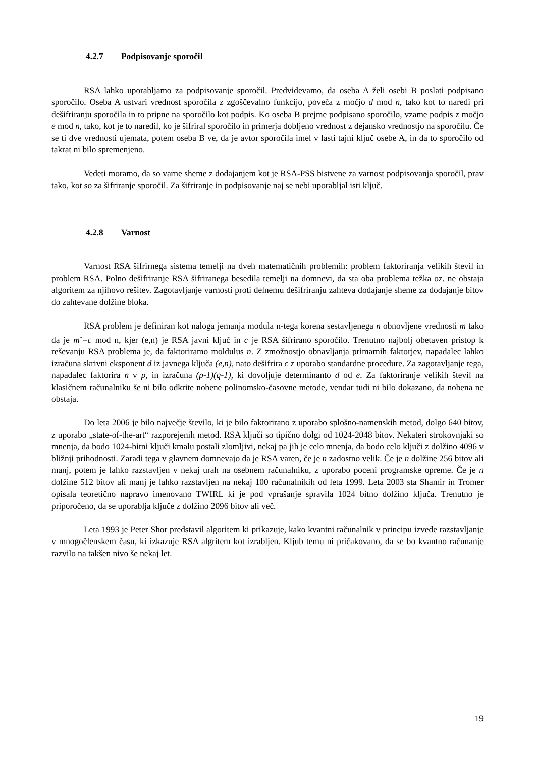4.2.7 Podpisovanje sporočil
RSA lahko uporabljamo za podpisovanje sporočil. Predvidevamo, da oseba A želi osebi B poslati podpisano sporočilo. Oseba A ustvari vrednost sporočila z zgoščevalno funkcijo, poveča z močjo d mod n, tako kot to naredi pri dešifriranju sporočila in to pripne na sporočilo kot podpis. Ko oseba B prejme podpisano sporočilo, vzame podpis z močjo e mod n, tako, kot je to naredil, ko je šifriral sporočilo in primerja dobljeno vrednost z dejansko vrednostjo na sporočilu. Če se ti dve vrednosti ujemata, potem oseba B ve, da je avtor sporočila imel v lasti tajni ključ osebe A, in da to sporočilo od takrat ni bilo spremenjeno.
Vedeti moramo, da so varne sheme z dodajanjem kot je RSA-PSS bistvene za varnost podpisovanja sporočil, prav tako, kot so za šifriranje sporočil. Za šifriranje in podpisovanje naj se nebi uporabljal isti ključ.
4.2.8 Varnost
Varnost RSA šifrirnega sistema temelji na dveh matematičnih problemih: problem faktoriranja velikih števil in problem RSA. Polno dešifriranje RSA šifriranega besedila temelji na domnevi, da sta oba problema težka oz. ne obstaja algoritem za njihovo rešitev. Zagotavljanje varnosti proti delnemu dešifriranju zahteva dodajanje sheme za dodajanje bitov do zahtevane dolžine bloka.
RSA problem je definiran kot naloga jemanja modula n-tega korena sestavljenega n obnovljene vrednosti m tako da je m<sup>e</sup>=c mod n, kjer (e,n) je RSA javni ključ in c je RSA šifrirano sporočilo. Trenutno najbolj obetaven pristop k reševanju RSA problema je, da faktoriramo moldulus n. Z zmožnostjo obnavljanja primarnih faktorjev, napadalec lahko izračuna skrivni eksponent d iz javnega ključa (e,n), nato dešifrira c z uporabo standardne procedure. Za zagotavljanje tega, napadalec faktorira n v p, in izračuna (p-1)(q-1), ki dovoljuje determinanto d od e. Za faktoriranje velikih števil na klasičnem računalniku še ni bilo odkrite nobene polinomsko-časovne metode, vendar tudi ni bilo dokazano, da nobena ne obstaja.
Do leta 2006 je bilo največje število, ki je bilo faktorirano z uporabo splošno-namenskih metod, dolgo 640 bitov, z uporabo „state-of-the-art“ razporejenih metod. RSA ključi so tipično dolgi od 1024-2048 bitov. Nekateri strokovnjaki so mnenja, da bodo 1024-bitni ključi kmalu postali zlomljivi, nekaj pa jih je celo mnenja, da bodo celo ključi z dolžino 4096 v bližnji prihodnosti. Zaradi tega v glavnem domnevajo da je RSA varen, če je n zadostno velik. Če je n dolžine 256 bitov ali manj, potem je lahko razstavljen v nekaj urah na osebnem računalniku, z uporabo poceni programske opreme. Če je n dolžine 512 bitov ali manj je lahko razstavljen na nekaj 100 računalnikih od leta 1999. Leta 2003 sta Shamir in Tromer opisala teoretično napravo imenovano TWIRL ki je pod vprašanje spravila 1024 bitno dolžino ključa. Trenutno je priporočeno, da se uporablja ključe z dolžino 2096 bitov ali več.
Leta 1993 je Peter Shor predstavil algoritem ki prikazuje, kako kvantni računalnik v principu izvede razstavljanje v mnogočlenskem času, ki izkazuje RSA algritem kot izrabljen. Kljub temu ni pričakovano, da se bo kvantno računanje razvilo na takšen nivo še nekaj let.
19